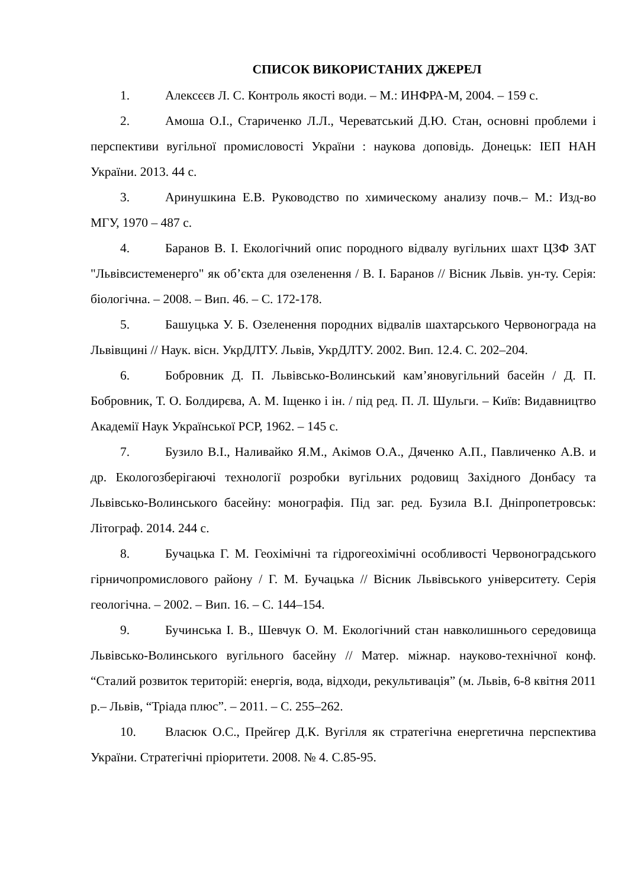СПИСОК ВИКОРИСТАНИХ ДЖЕРЕЛ
1. Алексєєв Л. С. Контроль якості води. – М.: ИНФРА-М, 2004. – 159 с.
2. Амоша О.І., Стариченко Л.Л., Череватський Д.Ю. Стан, основні проблеми і перспективи вугільної промисловості України : наукова доповідь. Донецьк: ІЕП НАН України. 2013. 44 с.
3. Аринушкина Е.В. Руководство по химическому анализу почв.– М.: Изд-во МГУ, 1970 – 487 с.
4. Баранов В. І. Екологічний опис породного відвалу вугільних шахт ЦЗФ ЗАТ "Львівсистеменерго" як об’єкта для озеленення / В. І. Баранов // Вісник Львів. ун-ту. Серія: біологічна. – 2008. – Вип. 46. – С. 172-178.
5. Башуцька У. Б. Озеленення породних відвалів шахтарського Червонограда на Львівщині // Наук. вісн. УкрДЛТУ. Львів, УкрДЛТУ. 2002. Вип. 12.4. С. 202–204.
6. Бобровник Д. П. Львівсько-Волинський кам’яновугільний басейн / Д. П. Бобровник, Т. О. Болдирєва, А. М. Іщенко і ін. / під ред. П. Л. Шульги. – Київ: Видавництво Академії Наук Української РСР, 1962. – 145 с.
7. Бузило В.І., Наливайко Я.М., Акімов О.А., Дяченко А.П., Павличенко А.В. и др. Екологозберігаючі технології розробки вугільних родовищ Західного Донбасу та Львівсько-Волинського басейну: монографія. Під заг. ред. Бузила В.І. Дніпропетровськ: Літограф. 2014. 244 с.
8. Бучацька Г. М. Геохімічні та гідрогеохімічні особливості Червоноградського гірничопромислового району / Г. М. Бучацька // Вісник Львівського університету. Серія геологічна. – 2002. – Вип. 16. – С. 144–154.
9. Бучинська І. В., Шевчук О. М. Екологічний стан навколишнього середовища Львівсько-Волинського вугільного басейну // Матер. міжнар. науково-технічної конф. “Сталий розвиток територій: енергія, вода, відходи, рекультивація” (м. Львів, 6-8 квітня 2011 р.– Львів, “Тріада плюс”. – 2011. – С. 255–262.
10. Власюк О.С., Прейгер Д.К. Вугілля як стратегічна енергетична перспектива України. Стратегічні пріоритети. 2008. № 4. С.85-95.